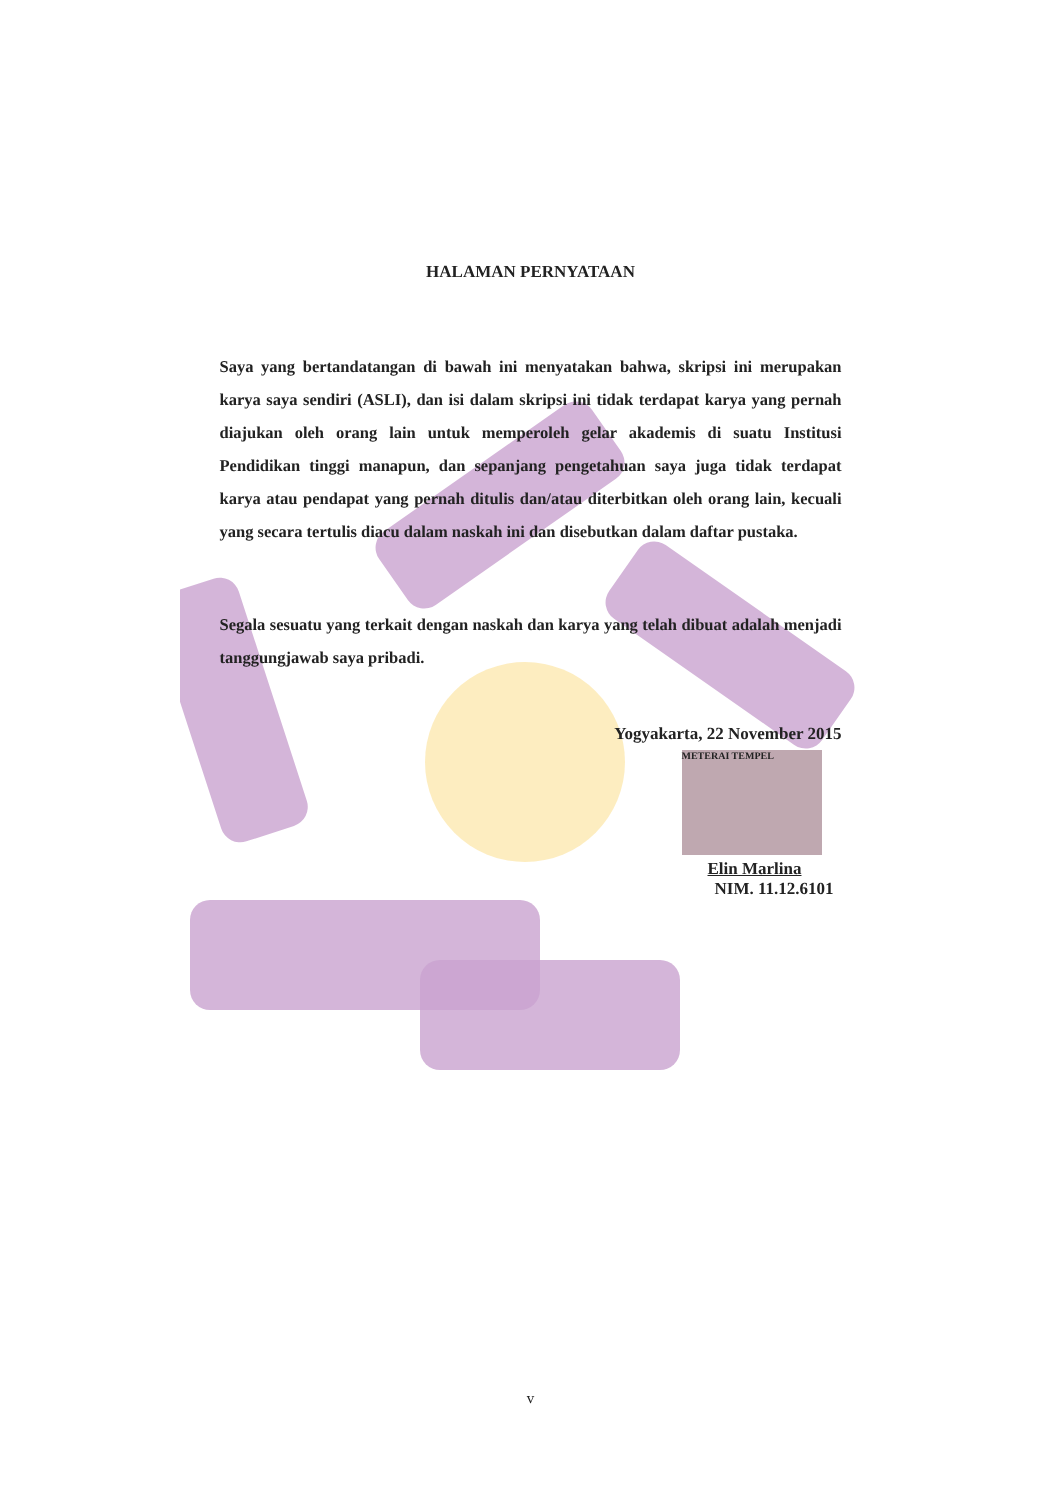HALAMAN PERNYATAAN
Saya yang bertandatangan di bawah ini menyatakan bahwa, skripsi ini merupakan karya saya sendiri (ASLI), dan isi dalam skripsi ini tidak terdapat karya yang pernah diajukan oleh orang lain untuk memperoleh gelar akademis di suatu Institusi Pendidikan tinggi manapun, dan sepanjang pengetahuan saya juga tidak terdapat karya atau pendapat yang pernah ditulis dan/atau diterbitkan oleh orang lain, kecuali yang secara tertulis diacu dalam naskah ini dan disebutkan dalam daftar pustaka.
Segala sesuatu yang terkait dengan naskah dan karya yang telah dibuat adalah menjadi tanggungjawab saya pribadi.
Yogyakarta, 22 November 2015
METERAI TEMPEL
Elin Marlina
NIM. 11.12.6101
v